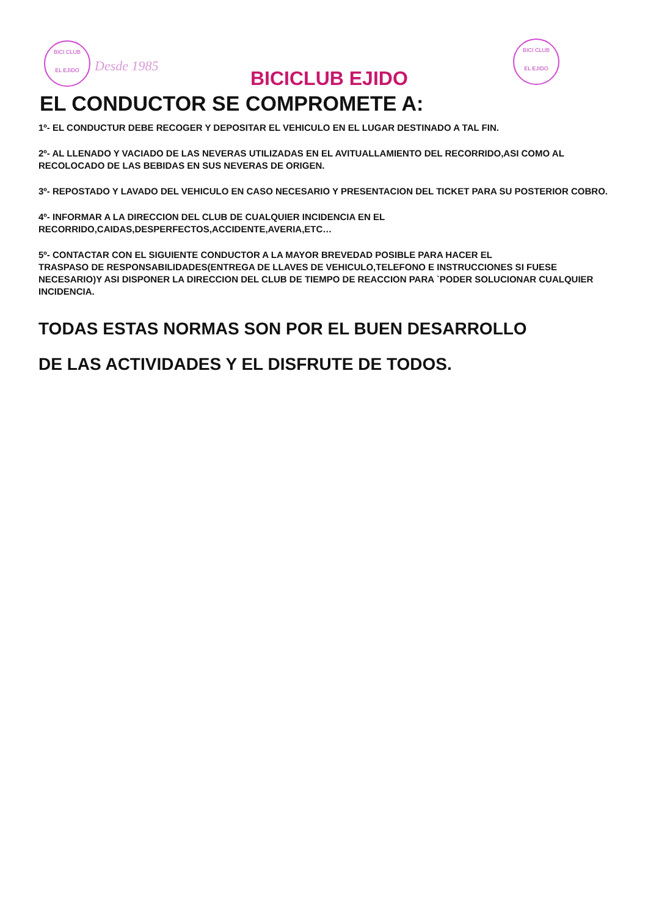BICI CLUB
EL EJIDO
Desde 1985
BICICLUB EJIDO
BICI CLUB
EL EJIDO
EL CONDUCTOR SE COMPROMETE A:
1º- EL CONDUCTUR DEBE RECOGER Y DEPOSITAR EL VEHICULO EN EL LUGAR DESTINADO A TAL FIN.
2º- AL LLENADO Y VACIADO DE LAS NEVERAS UTILIZADAS EN EL AVITUALLAMIENTO DEL RECORRIDO,ASI COMO AL RECOLOCADO DE LAS BEBIDAS EN SUS NEVERAS DE ORIGEN.
3º- REPOSTADO Y LAVADO DEL VEHICULO EN CASO NECESARIO Y PRESENTACION DEL TICKET PARA SU POSTERIOR COBRO.
4º- INFORMAR A LA DIRECCION DEL CLUB DE CUALQUIER INCIDENCIA EN EL
RECORRIDO,CAIDAS,DESPERFECTOS,ACCIDENTE,AVERIA,ETC…
5º- CONTACTAR CON EL SIGUIENTE CONDUCTOR A LA MAYOR BREVEDAD POSIBLE PARA HACER EL
TRASPASO DE RESPONSABILIDADES(ENTREGA DE LLAVES DE VEHICULO,TELEFONO E INSTRUCCIONES SI FUESE NECESARIO)Y ASI DISPONER LA DIRECCION DEL CLUB DE TIEMPO DE REACCION PARA `PODER SOLUCIONAR CUALQUIER INCIDENCIA.
TODAS ESTAS NORMAS SON POR EL BUEN DESARROLLO
DE LAS ACTIVIDADES Y EL DISFRUTE DE TODOS.